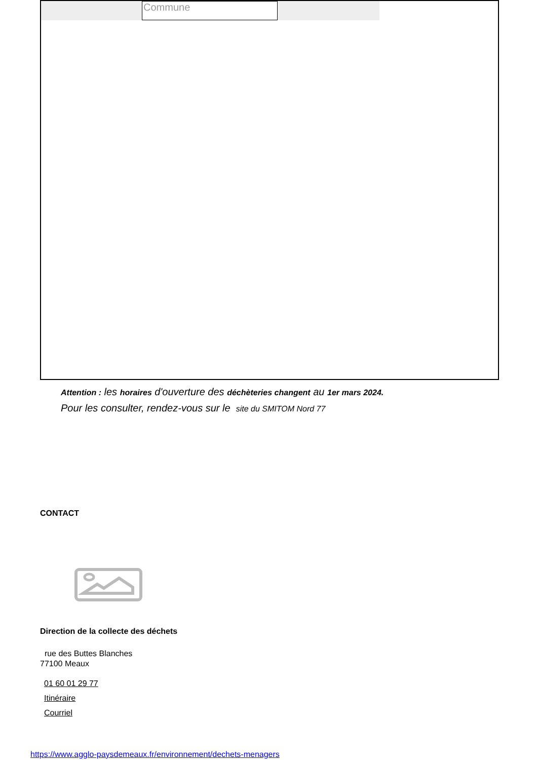Commune
Attention : les horaires d'ouverture des déchèteries changent au 1er mars 2024.
Pour les consulter, rendez-vous sur le site du SMITOM Nord 77
CONTACT
Direction de la collecte des déchets
rue des Buttes Blanches
77100 Meaux
01 60 01 29 77
Itinéraire
Courriel
https://www.agglo-paysdemeaux.fr/environnement/dechets-menagers